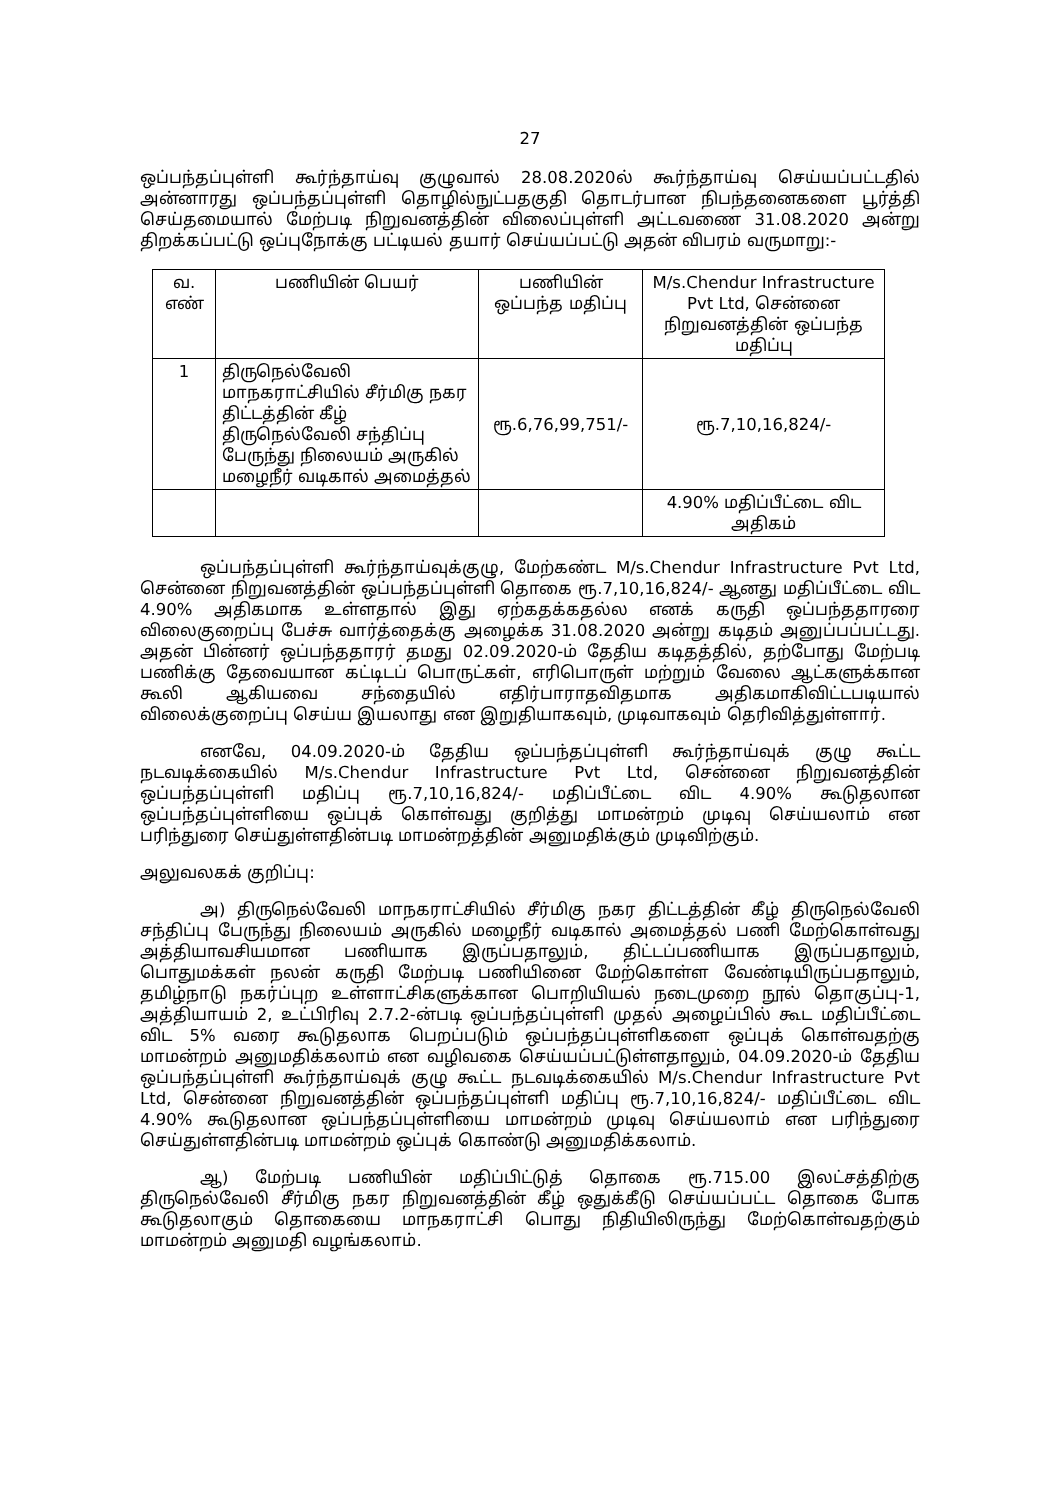27
ஒப்பந்தப்புள்ளி கூர்ந்தாய்வு குழுவால் 28.08.2020ல் கூர்ந்தாய்வு செய்யப்பட்டதில் அன்னாரது ஒப்பந்தப்புள்ளி தொழில்நுட்பதகுதி தொடர்பான நிபந்தனைகளை பூர்த்தி செய்தமையால் மேற்படி நிறுவனத்தின் விலைப்புள்ளி அட்டவணை 31.08.2020 அன்று திறக்கப்பட்டு ஒப்புநோக்கு பட்டியல் தயார் செய்யப்பட்டு அதன் விபரம் வருமாறு:-
| வ. எண் | பணியின் பெயர் | பணியின் ஒப்பந்த மதிப்பு | M/s.Chendur Infrastructure Pvt Ltd, சென்னை நிறுவனத்தின் ஒப்பந்த மதிப்பு |
| --- | --- | --- | --- |
| 1 | திருநெல்வேலி மாநகராட்சியில் சீர்மிகு நகர திட்டத்தின் கீழ் திருநெல்வேலி சந்திப்பு பேருந்து நிலையம் அருகில் மழைநீர் வடிகால் அமைத்தல் | ரூ.6,76,99,751/- | ரூ.7,10,16,824/- |
| | | | 4.90% மதிப்பீட்டை விட அதிகம் |
ஒப்பந்தப்புள்ளி கூர்ந்தாய்வுக்குழு, மேற்கண்ட M/s.Chendur Infrastructure Pvt Ltd, சென்னை நிறுவனத்தின் ஒப்பந்தப்புள்ளி தொகை ரூ.7,10,16,824/- ஆனது மதிப்பீட்டை விட 4.90% அதிகமாக உள்ளதால் இது ஏற்கதக்கதல்ல எனக் கருதி ஒப்பந்ததாரரை விலைகுறைப்பு பேச்சு வார்த்தைக்கு அழைக்க 31.08.2020 அன்று கடிதம் அனுப்பப்பட்டது. அதன் பின்னர் ஒப்பந்ததாரர் தமது 02.09.2020-ம் தேதிய கடிதத்தில், தற்போது மேற்படி பணிக்கு தேவையான கட்டிடப் பொருட்கள், எரிபொருள் மற்றும் வேலை ஆட்களுக்கான கூலி ஆகியவை சந்தையில் எதிர்பாராதவிதமாக அதிகமாகிவிட்டபடியால் விலைக்குறைப்பு செய்ய இயலாது என இறுதியாகவும், முடிவாகவும் தெரிவித்துள்ளார்.
எனவே, 04.09.2020-ம் தேதிய ஒப்பந்தப்புள்ளி கூர்ந்தாய்வுக் குழு கூட்ட நடவடிக்கையில் M/s.Chendur Infrastructure Pvt Ltd, சென்னை நிறுவனத்தின் ஒப்பந்தப்புள்ளி மதிப்பு ரூ.7,10,16,824/- மதிப்பீட்டை விட 4.90% கூடுதலான ஒப்பந்தப்புள்ளியை ஒப்புக் கொள்வது குறித்து மாமன்றம் முடிவு செய்யலாம் என பரிந்துரை செய்துள்ளதின்படி மாமன்றத்தின் அனுமதிக்கும் முடிவிற்கும்.
அலுவலகக் குறிப்பு:
அ) திருநெல்வேலி மாநகராட்சியில் சீர்மிகு நகர திட்டத்தின் கீழ் திருநெல்வேலி சந்திப்பு பேருந்து நிலையம் அருகில் மழைநீர் வடிகால் அமைத்தல் பணி மேற்கொள்வது அத்தியாவசியமான பணியாக இருப்பதாலும், திட்டப்பணியாக இருப்பதாலும், பொதுமக்கள் நலன் கருதி மேற்படி பணியினை மேற்கொள்ள வேண்டியிருப்பதாலும், தமிழ்நாடு நகர்ப்புற உள்ளாட்சிகளுக்கான பொறியியல் நடைமுறை நூல் தொகுப்பு-1, அத்தியாயம் 2, உட்பிரிவு 2.7.2-ன்படி ஒப்பந்தப்புள்ளி முதல் அழைப்பில் கூட மதிப்பீட்டை விட 5% வரை கூடுதலாக பெறப்படும் ஒப்பந்தப்புள்ளிகளை ஒப்புக் கொள்வதற்கு மாமன்றம் அனுமதிக்கலாம் என வழிவகை செய்யப்பட்டுள்ளதாலும், 04.09.2020-ம் தேதிய ஒப்பந்தப்புள்ளி கூர்ந்தாய்வுக் குழு கூட்ட நடவடிக்கையில் M/s.Chendur Infrastructure Pvt Ltd, சென்னை நிறுவனத்தின் ஒப்பந்தப்புள்ளி மதிப்பு ரூ.7,10,16,824/- மதிப்பீட்டை விட 4.90% கூடுதலான ஒப்பந்தப்புள்ளியை மாமன்றம் முடிவு செய்யலாம் என பரிந்துரை செய்துள்ளதின்படி மாமன்றம் ஒப்புக் கொண்டு அனுமதிக்கலாம்.
ஆ) மேற்படி பணியின் மதிப்பிட்டுத் தொகை ரூ.715.00 இலட்சத்திற்கு திருநெல்வேலி சீர்மிகு நகர நிறுவனத்தின் கீழ் ஒதுக்கீடு செய்யப்பட்ட தொகை போக கூடுதலாகும் தொகையை மாநகராட்சி பொது நிதியிலிருந்து மேற்கொள்வதற்கும் மாமன்றம் அனுமதி வழங்கலாம்.